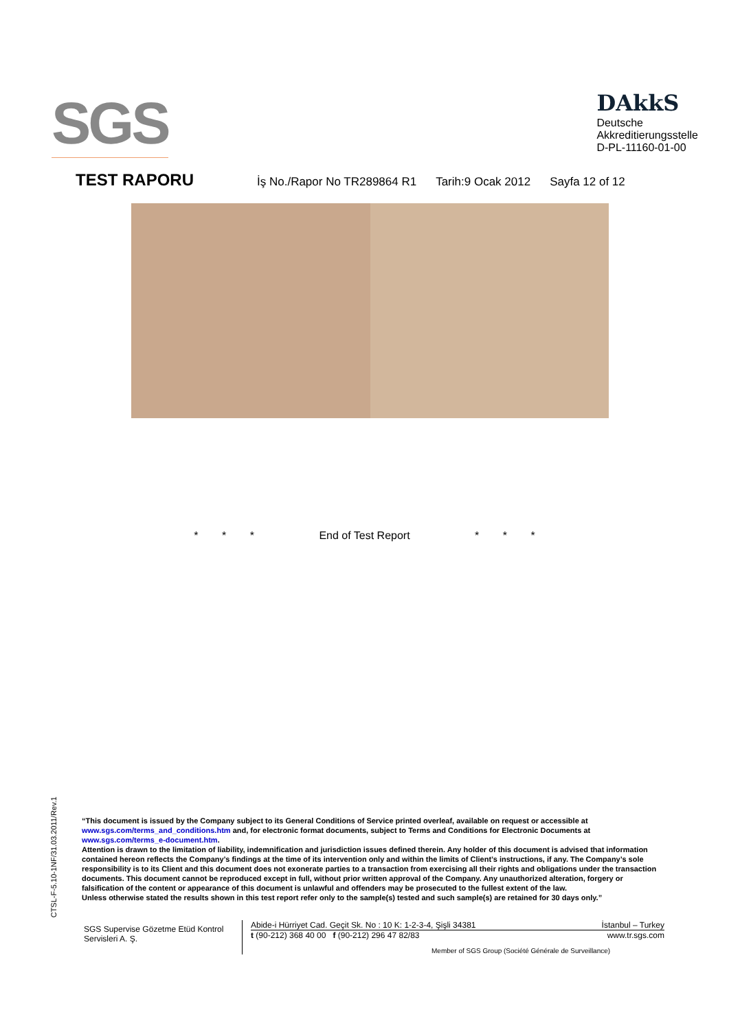SGS
DAkkS
Deutsche
Akkreditierungsstelle
D-PL-11160-01-00
TEST RAPORU
İş No./Rapor No TR289864 R1 Tarih:9 Ocak 2012 Sayfa 12 of 12
* * * End of Test Report * * *
CTSL-F-5.10-1NF/31.03.2011/Rev.1
“This document is issued by the Company subject to its General Conditions of Service printed overleaf, available on request or accessible at www.sgs.com/terms_and_conditions.htm and, for electronic format documents, subject to Terms and Conditions for Electronic Documents at www.sgs.com/terms_e-document.htm.
Attention is drawn to the limitation of liability, indemnification and jurisdiction issues defined therein. Any holder of this document is advised that information contained hereon reflects the Company’s findings at the time of its intervention only and within the limits of Client’s instructions, if any. The Company’s sole responsibility is to its Client and this document does not exonerate parties to a transaction from exercising all their rights and obligations under the transaction documents. This document cannot be reproduced except in full, without prior written approval of the Company. Any unauthorized alteration, forgery or falsification of the content or appearance of this document is unlawful and offenders may be prosecuted to the fullest extent of the law.
Unless otherwise stated the results shown in this test report refer only to the sample(s) tested and such sample(s) are retained for 30 days only.”
SGS Supervise Gözetme Etüd Kontrol Servisleri A. Ş.
Abide-i Hürriyet Cad. Geçit Sk. No : 10 K: 1-2-3-4, Şişli 34381 İstanbul – Turkey
t (90-212) 368 40 00 f (90-212) 296 47 82/83 www.tr.sgs.com
Member of SGS Group (Société Générale de Surveillance)